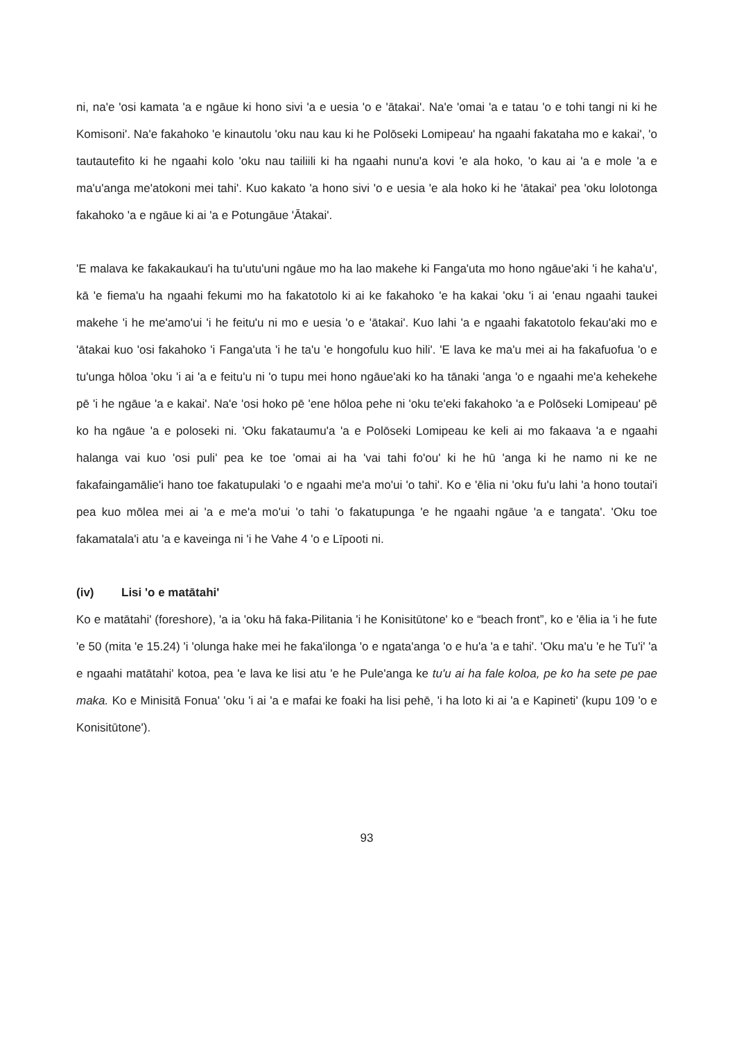ni, na'e 'osi kamata 'a e ngāue ki hono sivi 'a e uesia 'o e 'ātakai'. Na'e 'omai 'a e tatau 'o e tohi tangi ni ki he Komisoni'. Na'e fakahoko 'e kinautolu 'oku nau kau ki he Polōseki Lomipeau' ha ngaahi fakataha mo e kakai', 'o tautautefito ki he ngaahi kolo 'oku nau tailiili ki ha ngaahi nunu'a kovi 'e ala hoko, 'o kau ai 'a e mole 'a e ma'u'anga me'atokoni mei tahi'. Kuo kakato 'a hono sivi 'o e uesia 'e ala hoko ki he 'ātakai' pea 'oku lolotonga fakahoko 'a e ngāue ki ai 'a e Potungāue 'Ātakai'.
'E malava ke fakakaukau'i ha tu'utu'uni ngāue mo ha lao makehe ki Fanga'uta mo hono ngāue'aki 'i he kaha'u', kā 'e fiema'u ha ngaahi fekumi mo ha fakatotolo ki ai ke fakahoko 'e ha kakai 'oku 'i ai 'enau ngaahi taukei makehe 'i he me'amo'ui 'i he feitu'u ni mo e uesia 'o e 'ātakai'. Kuo lahi 'a e ngaahi fakatotolo fekau'aki mo e 'ātakai kuo 'osi fakahoko 'i Fanga'uta 'i he ta'u 'e hongofulu kuo hili'. 'E lava ke ma'u mei ai ha fakafuofua 'o e tu'unga hōloa 'oku 'i ai 'a e feitu'u ni 'o tupu mei hono ngāue'aki ko ha tānaki 'anga 'o e ngaahi me'a kehekehe pē 'i he ngāue 'a e kakai'. Na'e 'osi hoko pē 'ene hōloa pehe ni 'oku te'eki fakahoko 'a e Polōseki Lomipeau' pē ko ha ngāue 'a e poloseki ni. 'Oku fakataumu'a 'a e Polōseki Lomipeau ke keli ai mo fakaava 'a e ngaahi halanga vai kuo 'osi puli' pea ke toe 'omai ai ha 'vai tahi fo'ou' ki he hū 'anga ki he namo ni ke ne fakafaingamālie'i hano toe fakatupulaki 'o e ngaahi me'a mo'ui 'o tahi'. Ko e 'ēlia ni 'oku fu'u lahi 'a hono toutai'i pea kuo mōlea mei ai 'a e me'a mo'ui 'o tahi 'o fakatupunga 'e he ngaahi ngāue 'a e tangata'. 'Oku toe fakamatala'i atu 'a e kaveinga ni 'i he Vahe 4 'o e Līpooti ni.
(iv) Lisi 'o e matātahi'
Ko e matātahi' (foreshore), 'a ia 'oku hā faka-Pilitania 'i he Konisitūtone' ko e “beach front”, ko e 'ēlia ia 'i he fute 'e 50 (mita 'e 15.24) 'i 'olunga hake mei he faka'ilonga 'o e ngata'anga 'o e hu'a 'a e tahi'. 'Oku ma'u 'e he Tu'i' 'a e ngaahi matātahi' kotoa, pea 'e lava ke lisi atu 'e he Pule'anga ke tu'u ai ha fale koloa, pe ko ha sete pe pae maka. Ko e Minisitā Fonua' 'oku 'i ai 'a e mafai ke foaki ha lisi pehē, 'i ha loto ki ai 'a e Kapineti' (kupu 109 'o e Konisitūtone').
93